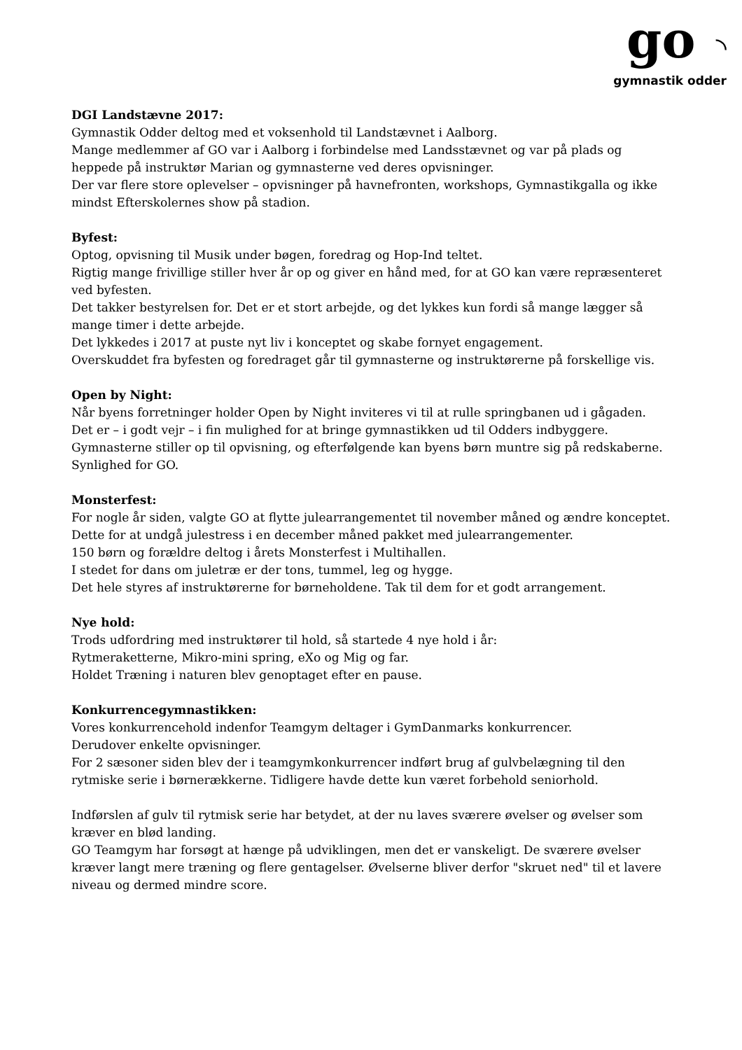go  ◝
gymnastik odder
DGI Landstævne 2017:
Gymnastik Odder deltog med et voksenhold til Landstævnet i Aalborg.
Mange medlemmer af GO var i Aalborg i forbindelse med Landsstævnet og var på plads og heppede på instruktør Marian og gymnasterne ved deres opvisninger.
Der var flere store oplevelser – opvisninger på havnefronten, workshops, Gymnastikgalla og ikke mindst Efterskolernes show på stadion.
Byfest:
Optog, opvisning til Musik under bøgen, foredrag og Hop-Ind teltet.
Rigtig mange frivillige stiller hver år op og giver en hånd med, for at GO kan være repræsenteret ved byfesten.
Det takker bestyrelsen for. Det er et stort arbejde, og det lykkes kun fordi så mange lægger så mange timer i dette arbejde.
Det lykkedes i 2017 at puste nyt liv i konceptet og skabe fornyet engagement.
Overskuddet fra byfesten og foredraget går til gymnasterne og instruktørerne på forskellige vis.
Open by Night:
Når byens forretninger holder Open by Night inviteres vi til at rulle springbanen ud i gågaden.
Det er – i godt vejr – i fin mulighed for at bringe gymnastikken ud til Odders indbyggere.
Gymnasterne stiller op til opvisning, og efterfølgende kan byens børn muntre sig på redskaberne. Synlighed for GO.
Monsterfest:
For nogle år siden, valgte GO at flytte julearrangementet til november måned og ændre konceptet. Dette for at undgå julestress i en december måned pakket med julearrangementer.
150 børn og forældre deltog i årets Monsterfest i Multihallen.
I stedet for dans om juletræ er der tons, tummel, leg og hygge.
Det hele styres af instruktørerne for børneholdene. Tak til dem for et godt arrangement.
Nye hold:
Trods udfordring med instruktører til hold, så startede 4 nye hold i år:
Rytmeraketterne, Mikro-mini spring, eXo og Mig og far.
Holdet Træning i naturen blev genoptaget efter en pause.
Konkurrencegymnastikken:
Vores konkurrencehold indenfor Teamgym deltager i GymDanmarks konkurrencer.
Derudover enkelte opvisninger.
For 2 sæsoner siden blev der i teamgymkonkurrencer indført brug af gulvbelægning til den rytmiske serie i børnerækkerne. Tidligere havde dette kun været forbehold seniorhold.
Indførslen af gulv til rytmisk serie har betydet, at der nu laves sværere øvelser og øvelser som kræver en blød landing.
GO Teamgym har forsøgt at hænge på udviklingen, men det er vanskeligt. De sværere øvelser kræver langt mere træning og flere gentagelser. Øvelserne bliver derfor "skruet ned" til et lavere niveau og dermed mindre score.